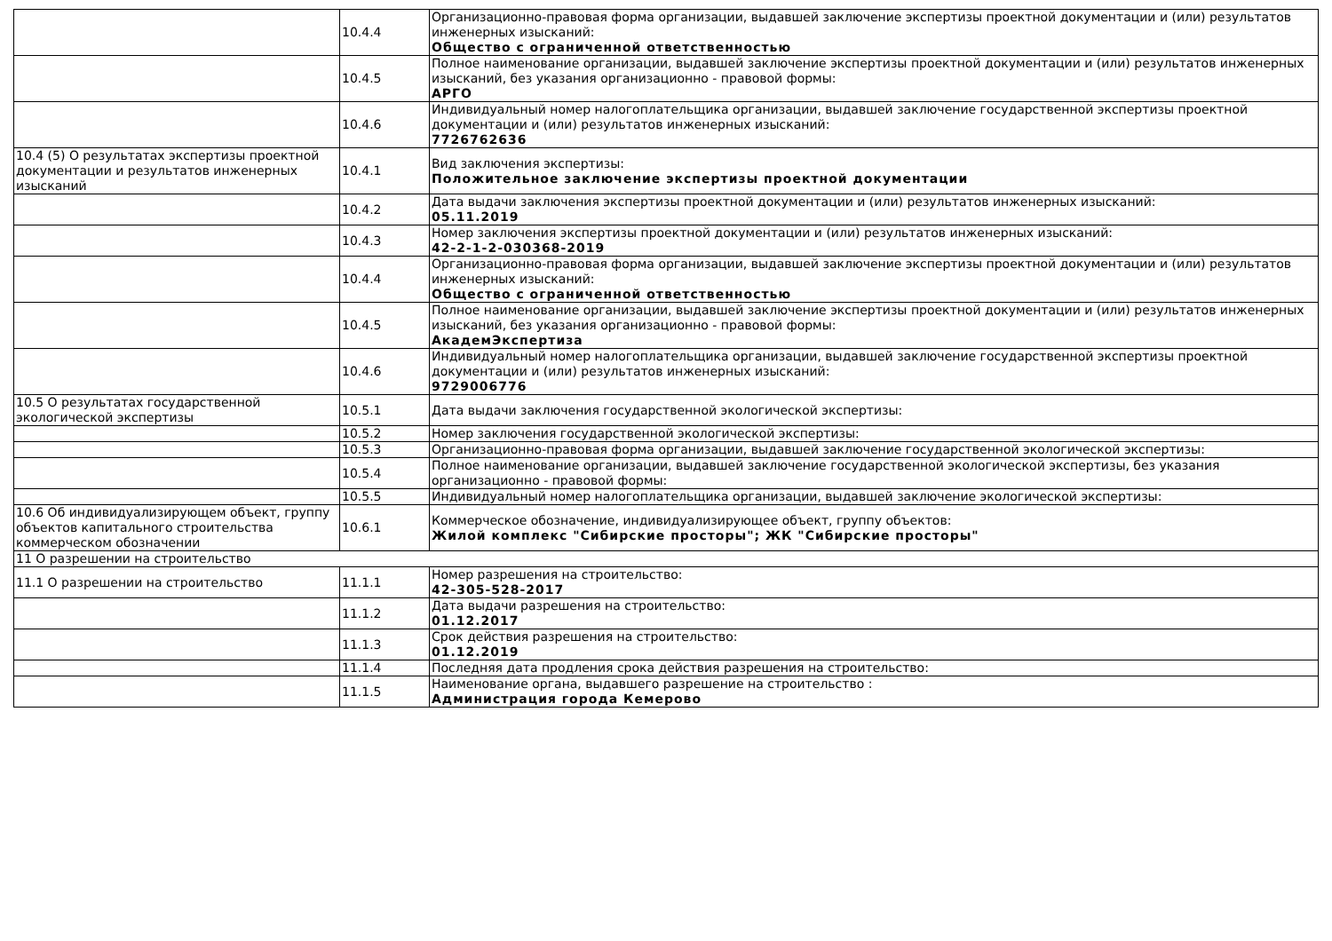| | 10.4.4 | Организационно-правовая форма организации, выдавшей заключение экспертизы проектной документации и (или) результатов инженерных изысканий: Общество с ограниченной ответственностью |
| | 10.4.5 | Полное наименование организации, выдавшей заключение экспертизы проектной документации и (или) результатов инженерных изысканий, без указания организационно - правовой формы: АРГО |
| | 10.4.6 | Индивидуальный номер налогоплательщика организации, выдавшей заключение государственной экспертизы проектной документации и (или) результатов инженерных изысканий: 7726762636 |
| 10.4 (5) О результатах экспертизы проектной документации и результатов инженерных изысканий | 10.4.1 | Вид заключения экспертизы: Положительное заключение экспертизы проектной документации |
| | 10.4.2 | Дата выдачи заключения экспертизы проектной документации и (или) результатов инженерных изысканий: 05.11.2019 |
| | 10.4.3 | Номер заключения экспертизы проектной документации и (или) результатов инженерных изысканий: 42-2-1-2-030368-2019 |
| | 10.4.4 | Организационно-правовая форма организации, выдавшей заключение экспертизы проектной документации и (или) результатов инженерных изысканий: Общество с ограниченной ответственностью |
| | 10.4.5 | Полное наименование организации, выдавшей заключение экспертизы проектной документации и (или) результатов инженерных изысканий, без указания организационно - правовой формы: АкадемЭкспертиза |
| | 10.4.6 | Индивидуальный номер налогоплательщика организации, выдавшей заключение государственной экспертизы проектной документации и (или) результатов инженерных изысканий: 9729006776 |
| 10.5 О результатах государственной экологической экспертизы | 10.5.1 | Дата выдачи заключения государственной экологической экспертизы: |
| | 10.5.2 | Номер заключения государственной экологической экспертизы: |
| | 10.5.3 | Организационно-правовая форма организации, выдавшей заключение государственной экологической экспертизы: |
| | 10.5.4 | Полное наименование организации, выдавшей заключение государственной экологической экспертизы, без указания организационно - правовой формы: |
| | 10.5.5 | Индивидуальный номер налогоплательщика организации, выдавшей заключение экологической экспертизы: |
| 10.6 Об индивидуализирующем объект, группу объектов капитального строительства коммерческом обозначении | 10.6.1 | Коммерческое обозначение, индивидуализирующее объект, группу объектов: Жилой комплекс "Сибирские просторы"; ЖК "Сибирские просторы" |
| 11 О разрешении на строительство | | |
| 11.1 О разрешении на строительство | 11.1.1 | Номер разрешения на строительство: 42-305-528-2017 |
| | 11.1.2 | Дата выдачи разрешения на строительство: 01.12.2017 |
| | 11.1.3 | Срок действия разрешения на строительство: 01.12.2019 |
| | 11.1.4 | Последняя дата продления срока действия разрешения на строительство: |
| | 11.1.5 | Наименование органа, выдавшего разрешение на строительство : Администрация города Кемерово |